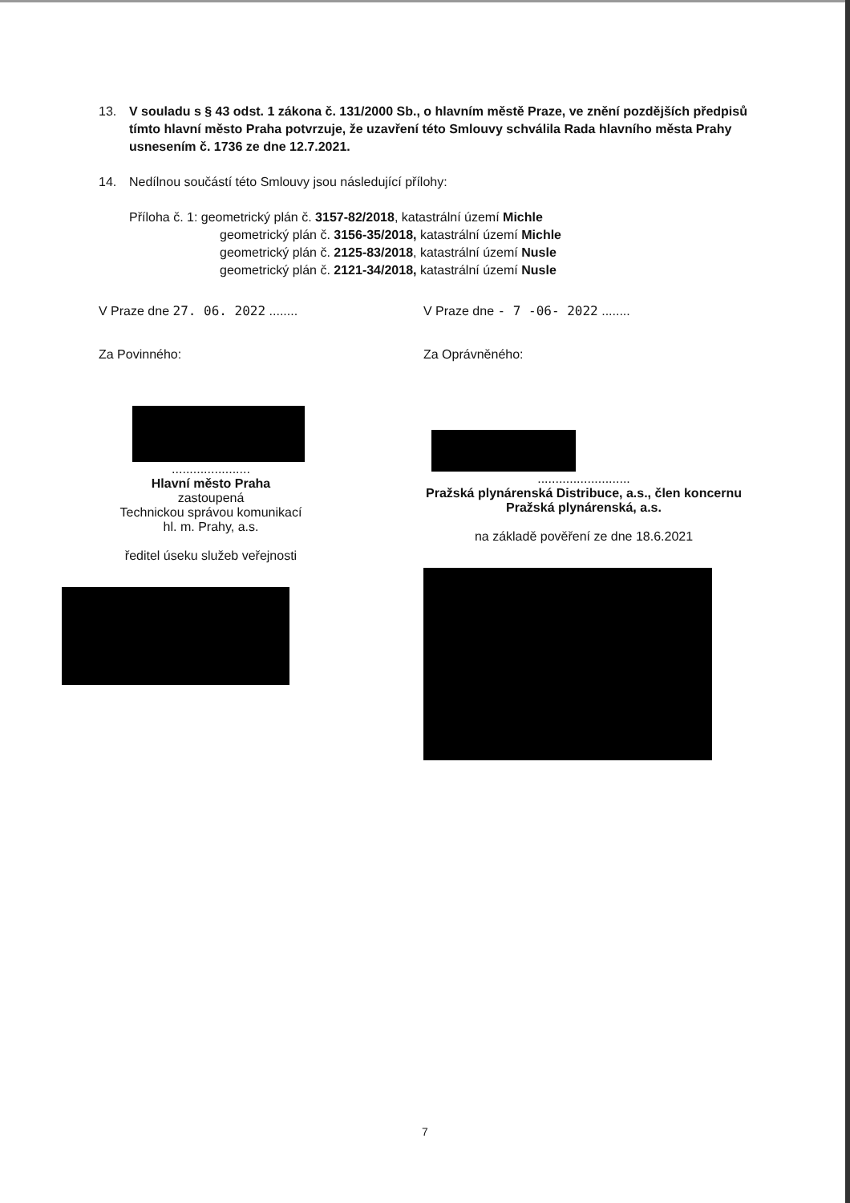13. V souladu s § 43 odst. 1 zákona č. 131/2000 Sb., o hlavním městě Praze, ve znění pozdějších předpisů tímto hlavní město Praha potvrzuje, že uzavření této Smlouvy schválila Rada hlavního města Prahy usnesením č. 1736 ze dne 12.7.2021.
14. Nedílnou součástí této Smlouvy jsou následující přílohy:
Příloha č. 1: geometrický plán č. 3157-82/2018, katastrální území Michle
geometrický plán č. 3156-35/2018, katastrální území Michle
geometrický plán č. 2125-83/2018, katastrální území Nusle
geometrický plán č. 2121-34/2018, katastrální území Nusle
V Praze dne 27. 06. 2022 ........
Za Povinného:
......................
Hlavní město Praha
zastoupená
Technickou správou komunikací
hl. m. Prahy, a.s.
ředitel úseku služeb veřejnosti
V Praze dne - 7 -06- 2022 ........
Za Oprávněného:
..........................
Pražská plynárenská Distribuce, a.s., člen koncernu Pražská plynárenská, a.s.
na základě pověření ze dne 18.6.2021
7